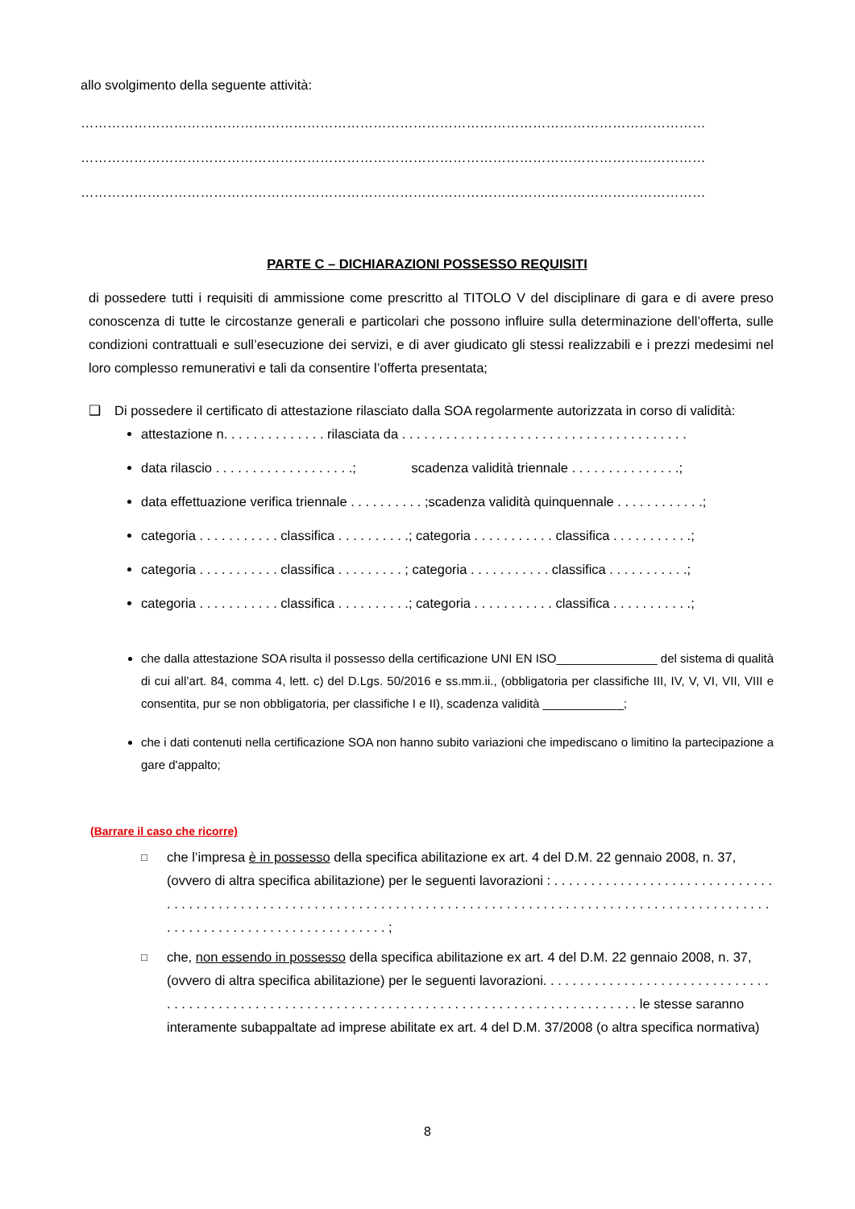allo svolgimento della seguente attività:
……………………………………………………………………………………………………………………………
……………………………………………………………………………………………………………………………
……………………………………………………………………………………………………………………………
PARTE C – DICHIARAZIONI POSSESSO REQUISITI
di possedere tutti i requisiti di ammissione come prescritto al TITOLO V del disciplinare di gara e di avere preso conoscenza di tutte le circostanze generali e particolari che possono influire sulla determinazione dell’offerta, sulle condizioni contrattuali e sull’esecuzione dei servizi, e di aver giudicato gli stessi realizzabili e i prezzi medesimi nel loro complesso remunerativi e tali da consentire l’offerta presentata;
❑ Di possedere il certificato di attestazione rilasciato dalla SOA regolarmente autorizzata in corso di validità:
attestazione n. . . . . . . . . . . . . . rilasciata da . . . . . . . . . . . . . . . . . . . . . . . . . . . . . . . . . . . . . . .
data rilascio . . . . . . . . . . . . . . . . . . .; scadenza validità triennale . . . . . . . . . . . . . . .;
data effettuazione verifica triennale . . . . . . . . . . ;scadenza validità quinquennale . . . . . . . . . . . .;
categoria . . . . . . . . . . . classifica . . . . . . . . . .; categoria . . . . . . . . . . . classifica . . . . . . . . . . .;
categoria . . . . . . . . . . . classifica . . . . . . . . . ; categoria . . . . . . . . . . . classifica . . . . . . . . . . .;
categoria . . . . . . . . . . . classifica . . . . . . . . . .; categoria . . . . . . . . . . . classifica . . . . . . . . . . .;
che dalla attestazione SOA risulta il possesso della certificazione UNI EN ISO_______________ del sistema di qualità di cui all’art. 84, comma 4, lett. c) del D.Lgs. 50/2016 e ss.mm.ii., (obbligatoria per classifiche III, IV, V, VI, VII, VIII e consentita, pur se non obbligatoria, per classifiche I e II), scadenza validità ____________;
che i dati contenuti nella certificazione SOA non hanno subito variazioni che impediscano o limitino la partecipazione a gare d'appalto;
(Barrare il caso che ricorre)
□ che l’impresa è in possesso della specifica abilitazione ex art. 4 del D.M. 22 gennaio 2008, n. 37, (ovvero di altra specifica abilitazione) per le seguenti lavorazioni : . . . . . . . . . . . . . . . . . . . . . . . . . . . . . . . . . . . . . . . . . . . . . . . . . . . . . . . . . . . . . . . . . . . . . . . . . . . . . . . . . . . . . . . . . . . . . . . . . . . . . . . . . . . . . . . . . . . . . . . . . . . . . . . . . . . . . . . . . . . . . . ;
□ che, non essendo in possesso della specifica abilitazione ex art. 4 del D.M. 22 gennaio 2008, n. 37, (ovvero di altra specifica abilitazione) per le seguenti lavorazioni. . . . . . . . . . . . . . . . . . . . . . . . . . . . . . . . . . . . . . . . . . . . . . . . . . . . . . . . . . . . . . . . . . . . . . . . . . . . . . . . . . . . . . . . . . . . . . . le stesse saranno interamente subappaltate ad imprese abilitate ex art. 4 del D.M. 37/2008 (o altra specifica normativa)
8